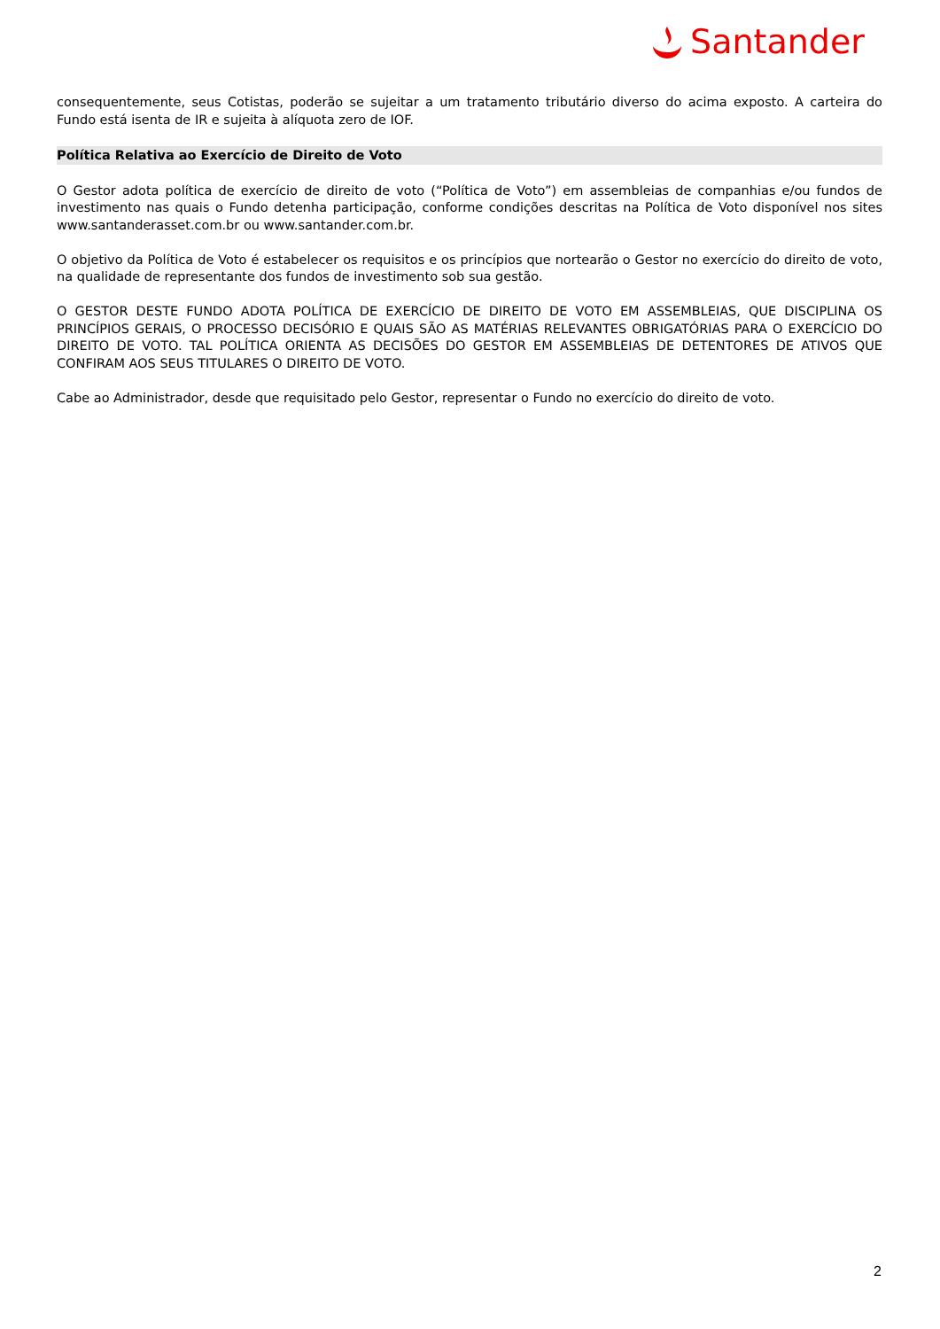Santander
consequentemente, seus Cotistas, poderão se sujeitar a um tratamento tributário diverso do acima exposto. A carteira do Fundo está isenta de IR e sujeita à alíquota zero de IOF.
Política Relativa ao Exercício de Direito de Voto
O Gestor adota política de exercício de direito de voto (“Política de Voto”) em assembleias de companhias e/ou fundos de investimento nas quais o Fundo detenha participação, conforme condições descritas na Política de Voto disponível nos sites www.santanderasset.com.br ou www.santander.com.br.
O objetivo da Política de Voto é estabelecer os requisitos e os princípios que nortearão o Gestor no exercício do direito de voto, na qualidade de representante dos fundos de investimento sob sua gestão.
O GESTOR DESTE FUNDO ADOTA POLÍTICA DE EXERCÍCIO DE DIREITO DE VOTO EM ASSEMBLEIAS, QUE DISCIPLINA OS PRINCÍPIOS GERAIS, O PROCESSO DECISÓRIO E QUAIS SÃO AS MATÉRIAS RELEVANTES OBRIGATÓRIAS PARA O EXERCÍCIO DO DIREITO DE VOTO. TAL POLÍTICA ORIENTA AS DECISÕES DO GESTOR EM ASSEMBLEIAS DE DETENTORES DE ATIVOS QUE CONFIRAM AOS SEUS TITULARES O DIREITO DE VOTO.
Cabe ao Administrador, desde que requisitado pelo Gestor, representar o Fundo no exercício do direito de voto.
2